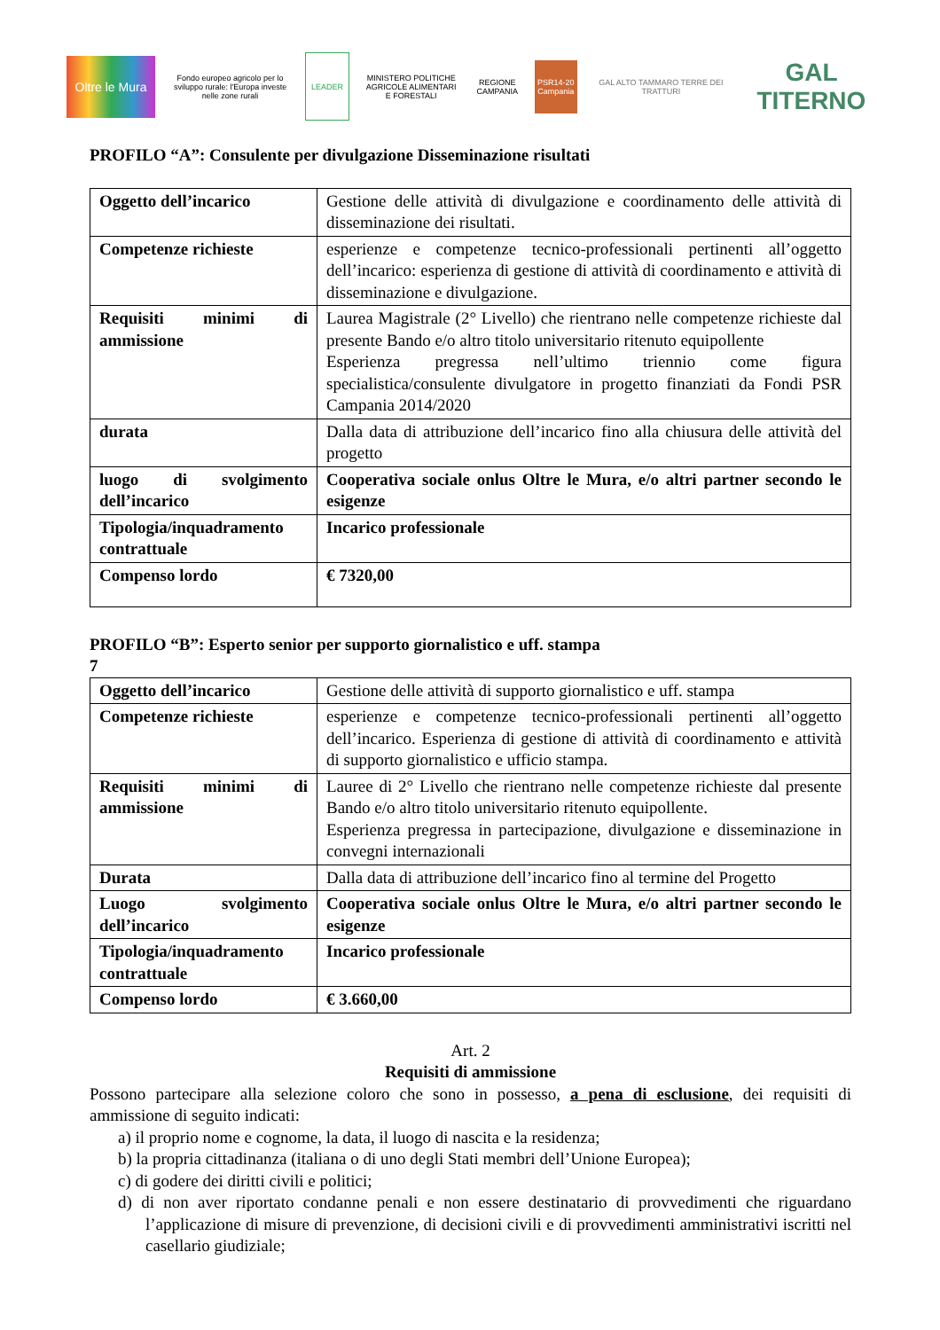Oltre le Mura
Fondo europeo agricolo per lo sviluppo rurale: l'Europa investe nelle zone rurali
LEADER
MINISTERO POLITICHE AGRICOLE ALIMENTARI E FORESTALI
REGIONE CAMPANIA
PSR14-20 Campania
GAL ALTO TAMMARO TERRE DEI TRATTURI
GAL TITERNO
PROFILO “A”: Consulente per divulgazione Disseminazione risultati
| Oggetto dell’incarico | Gestione delle attività di divulgazione e coordinamento delle attività di disseminazione dei risultati. |
| Competenze richieste | esperienze e competenze tecnico-professionali pertinenti all’oggetto dell’incarico: esperienza di gestione di attività di coordinamento e attività di disseminazione e divulgazione. |
| Requisiti minimi di ammissione | Laurea Magistrale (2° Livello) che rientrano nelle competenze richieste dal presente Bando e/o altro titolo universitario ritenuto equipollente Esperienza pregressa nell’ultimo triennio come figura specialistica/consulente divulgatore in progetto finanziati da Fondi PSR Campania 2014/2020 |
| durata | Dalla data di attribuzione dell’incarico fino alla chiusura delle attività del progetto |
| luogo di svolgimento dell’incarico | Cooperativa sociale onlus Oltre le Mura, e/o altri partner secondo le esigenze |
| Tipologia/inquadramento contrattuale | Incarico professionale |
| Compenso lordo | € 7320,00 |
PROFILO “B”: Esperto senior per supporto giornalistico e uff. stampa
7
| Oggetto dell’incarico | Gestione delle attività di supporto giornalistico e uff. stampa |
| Competenze richieste | esperienze e competenze tecnico-professionali pertinenti all’oggetto dell’incarico. Esperienza di gestione di attività di coordinamento e attività di supporto giornalistico e ufficio stampa. |
| Requisiti minimi di ammissione | Lauree di 2° Livello che rientrano nelle competenze richieste dal presente Bando e/o altro titolo universitario ritenuto equipollente. Esperienza pregressa in partecipazione, divulgazione e disseminazione in convegni internazionali |
| Durata | Dalla data di attribuzione dell’incarico fino al termine del Progetto |
| Luogo svolgimento dell’incarico | Cooperativa sociale onlus Oltre le Mura, e/o altri partner secondo le esigenze |
| Tipologia/inquadramento contrattuale | Incarico professionale |
| Compenso lordo | € 3.660,00 |
Art. 2
Requisiti di ammissione
Possono partecipare alla selezione coloro che sono in possesso, a pena di esclusione, dei requisiti di ammissione di seguito indicati:
a) il proprio nome e cognome, la data, il luogo di nascita e la residenza;
b) la propria cittadinanza (italiana o di uno degli Stati membri dell’Unione Europea);
c) di godere dei diritti civili e politici;
d) di non aver riportato condanne penali e non essere destinatario di provvedimenti che riguardano l’applicazione di misure di prevenzione, di decisioni civili e di provvedimenti amministrativi iscritti nel casellario giudiziale;